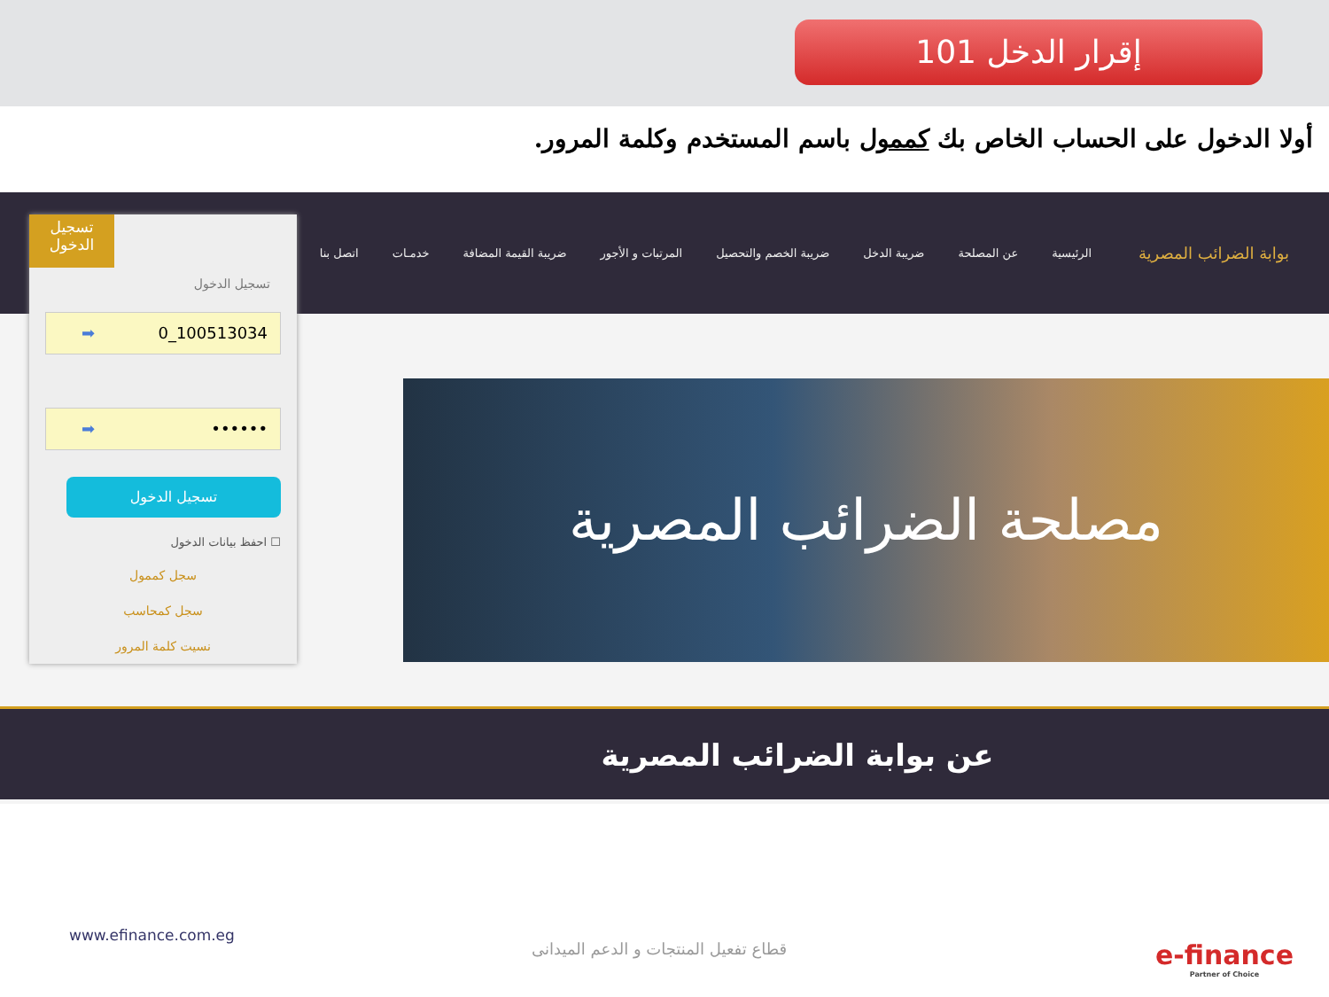إقرار الدخل 101
أولا الدخول على الحساب الخاص بك كممول باسم المستخدم وكلمة المرور.
بوابة الضرائب المصرية
الرئيسية عن المصلحة ضريبة الدخل ضريبة الخصم والتحصيل المرتبات و الأجور ضريبة القيمة المضافة خدمـات اتصل بنا
مصلحة الضرائب المصرية
عن بوابة الضرائب المصرية
تسجيل الدخول
تسجيل الدخول
0_100513034 ➡
•••••• ➡
تسجيل الدخول
احفظ بيانات الدخول ☐
سجل كممول
سجل كمحاسب
نسيت كلمة المرور
www.efinance.com.eg
قطاع تفعيل المنتجات و الدعم الميدانى
e-finance
Partner of Choice